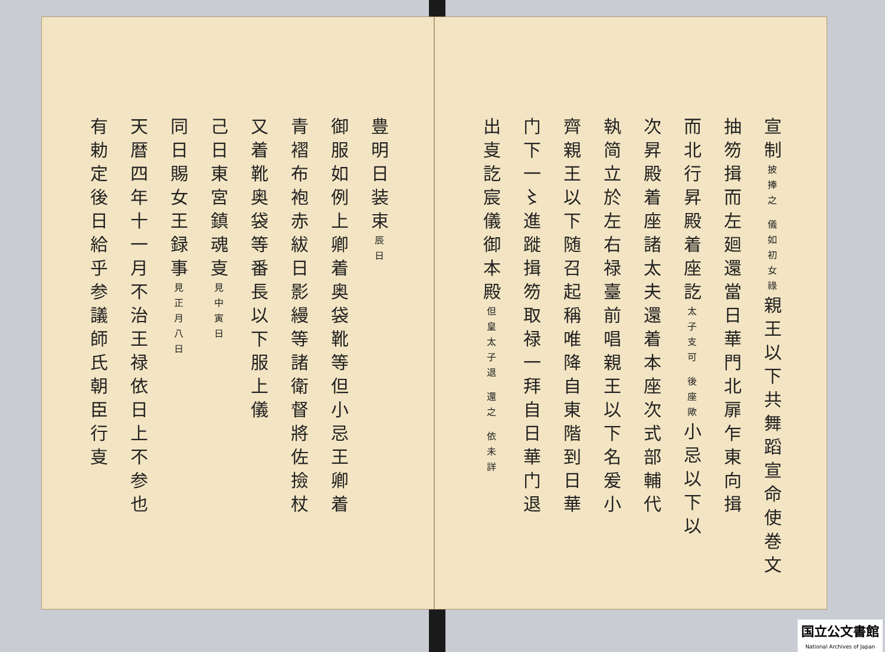宣制披捧之 儀如初女祿親王以下共舞蹈宣命使巻文
抽笏揖而左廻還當日華門北扉乍東向揖
而北行昇殿着座訖太子支可 後座歟小忌以下以
次昇殿着座諸太夫還着本座次式部輔代
執简立於左右禄臺前唱親王以下名爰小
齊親王以下随召起稱唯降自東階到日華
门下一〻進蹝揖笏取禄一拜自日華门退
出㕝訖宸儀御本殿但皇太子退 還之 依未詳
豊明日装束辰日
御服如例上卿着奥袋靴等但小忌王卿着
青褶布袍赤紱日影縵等諸衛督將佐撿杖
又着靴奥袋等番長以下服上儀
己日東宮鎮魂㕝見中寅日
同日賜女王録事見正月八日
天暦四年十一月不治王禄依日上不参也
有勅定後日給乎参議師氏朝臣行㕝
国立公文書館
National Archives of Japan